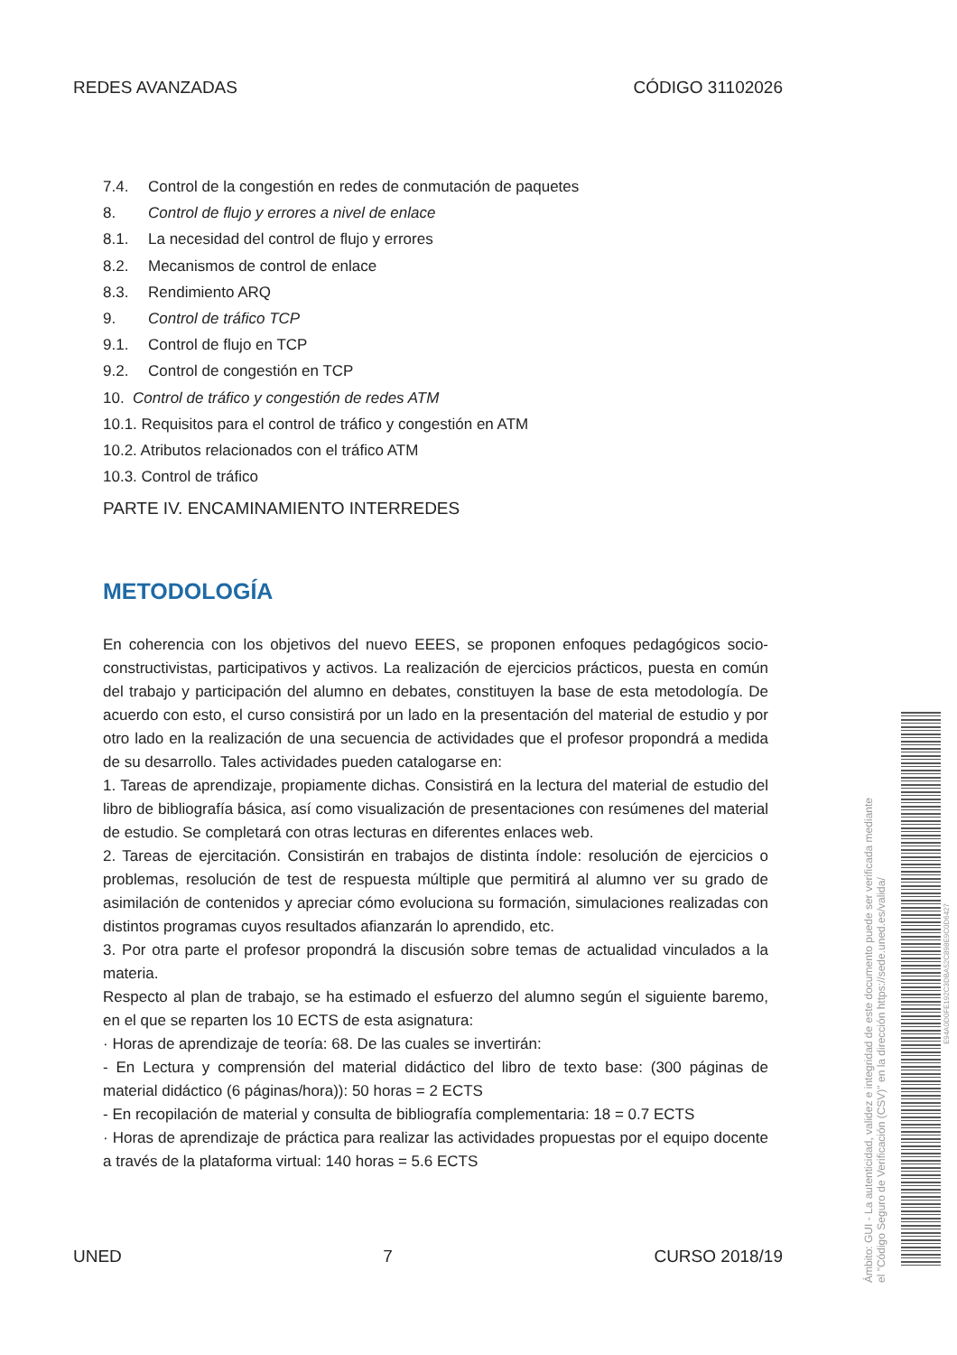REDES AVANZADAS CÓDIGO 31102026
7.4. Control de la congestión en redes de conmutación de paquetes
8. Control de flujo y errores a nivel de enlace
8.1. La necesidad del control de flujo y errores
8.2. Mecanismos de control de enlace
8.3. Rendimiento ARQ
9. Control de tráfico TCP
9.1. Control de flujo en TCP
9.2. Control de congestión en TCP
10. Control de tráfico y congestión de redes ATM
10.1. Requisitos para el control de tráfico y congestión en ATM
10.2. Atributos relacionados con el tráfico ATM
10.3. Control de tráfico
PARTE IV. ENCAMINAMIENTO INTERREDES
METODOLOGÍA
En coherencia con los objetivos del nuevo EEES, se proponen enfoques pedagógicos socio-constructivistas, participativos y activos. La realización de ejercicios prácticos, puesta en común del trabajo y participación del alumno en debates, constituyen la base de esta metodología. De acuerdo con esto, el curso consistirá por un lado en la presentación del material de estudio y por otro lado en la realización de una secuencia de actividades que el profesor propondrá a medida de su desarrollo. Tales actividades pueden catalogarse en:
1. Tareas de aprendizaje, propiamente dichas. Consistirá en la lectura del material de estudio del libro de bibliografía básica, así como visualización de presentaciones con resúmenes del material de estudio. Se completará con otras lecturas en diferentes enlaces web.
2. Tareas de ejercitación. Consistirán en trabajos de distinta índole: resolución de ejercicios o problemas, resolución de test de respuesta múltiple que permitirá al alumno ver su grado de asimilación de contenidos y apreciar cómo evoluciona su formación, simulaciones realizadas con distintos programas cuyos resultados afianzarán lo aprendido, etc.
3. Por otra parte el profesor propondrá la discusión sobre temas de actualidad vinculados a la materia.
Respecto al plan de trabajo, se ha estimado el esfuerzo del alumno según el siguiente baremo, en el que se reparten los 10 ECTS de esta asignatura:
· Horas de aprendizaje de teoría: 68. De las cuales se invertirán:
- En Lectura y comprensión del material didáctico del libro de texto base: (300 páginas de material didáctico (6 páginas/hora)): 50 horas = 2 ECTS
- En recopilación de material y consulta de bibliografía complementaria: 18 = 0.7 ECTS
· Horas de aprendizaje de práctica para realizar las actividades propuestas por el equipo docente a través de la plataforma virtual: 140 horas = 5.6 ECTS
UNED 7 CURSO 2018/19
Ámbito: GUI - La autenticidad, validez e integridad de este documento puede ser verificada mediante
el "Código Seguro de Verificación (CSV)" en la dirección https://sede.uned.es/valida/
E94A0D0FE192C3DBA52C898E9C0D6427